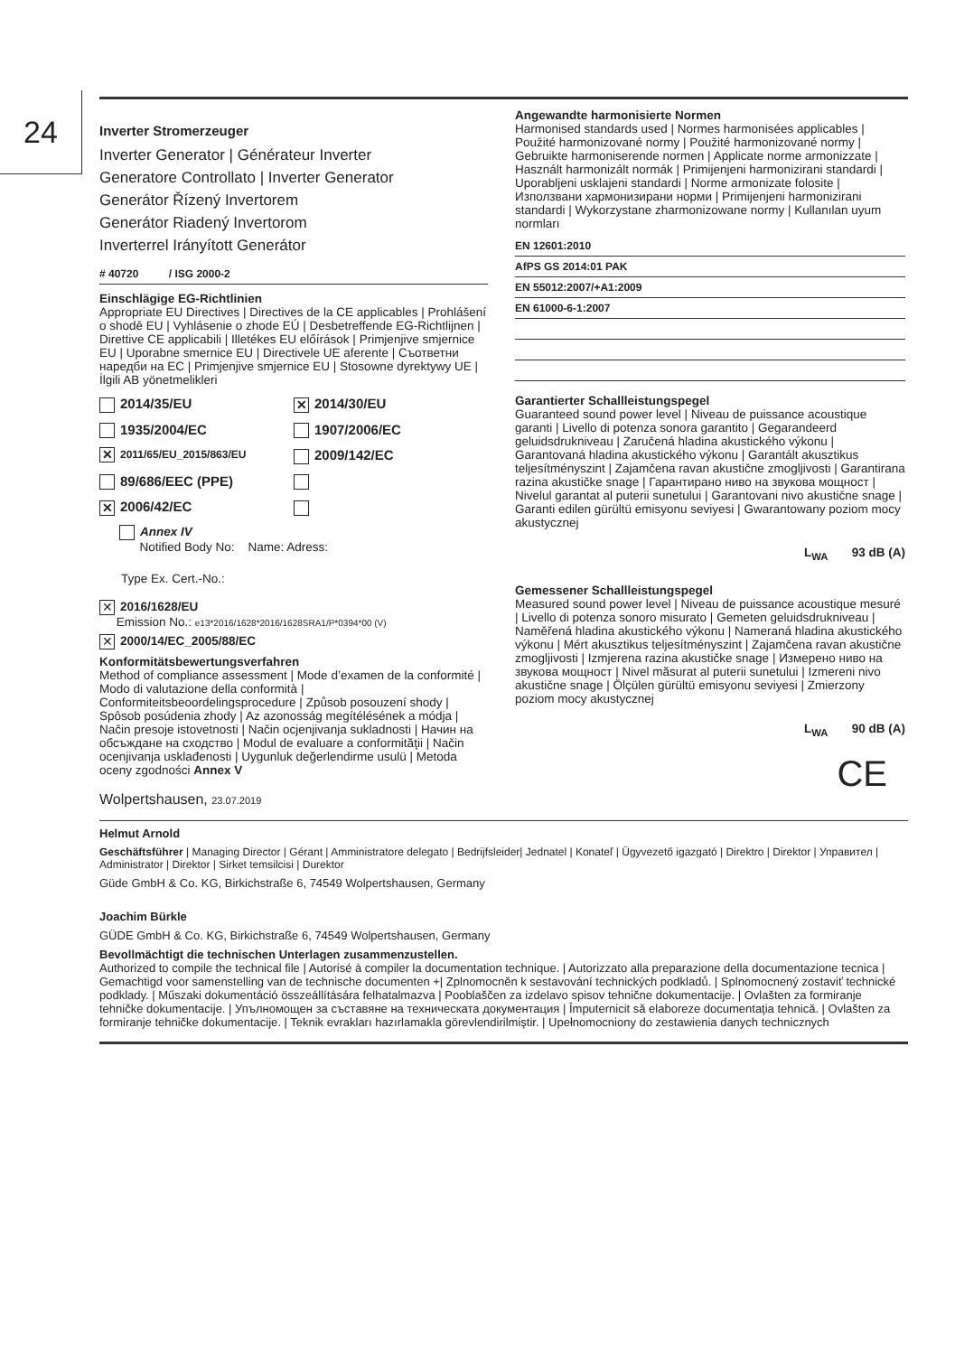24
Inverter Stromerzeuger
Inverter Generator | Générateur Inverter
Generatore Controllato | Inverter Generator
Generátor Řízený Invertorem
Generátor Riadený Invertorom
Inverterrel Irányított Generátor
# 40720 / ISG 2000-2
Einschlägige EG-Richtlinien
Appropriate EU Directives | Directives de la CE applicables | Prohlášení o shodě EU | Vyhlásenie o zhode EÚ | Desbetreffende EG-Richtlijnen | Direttive CE applicabili | Illetékes EU előírások | Primjenjive smjernice EU | Uporabne smernice EU | Directivele UE aferente | Съответни наредби на EC | Primjenjive smjernice EU | Stosowne dyrektywy UE | İlgili AB yönetmelikleri
2014/35/EU
✕ 2014/30/EU
1935/2004/EC 1907/2006/EC
✕ 2011/65/EU_2015/863/EU
2009/142/EC
89/686/EEC (PPE)
✕ 2006/42/EC
Annex IV
Notified Body No: Name: Adress:
Type Ex. Cert.-No.:
✕ 2016/1628/EU
Emission No.: e13*2016/1628*2016/1628SRA1/P*0394*00 (V)
✕ 2000/14/EC_2005/88/EC
Konformitätsbewertungsverfahren
Method of compliance assessment | Mode d’examen de la conformité | Modo di valutazione della conformità | Conformiteitsbeoordelingsprocedure | Způsob posouzení shody | Spôsob posúdenia zhody | Az azonosság megítélésének a módja | Način presoje istovetnosti | Način ocjenjivanja sukladnosti | Начин на обсъждане на сходство | Modul de evaluare a conformităţii | Način ocenjivanja usklađenosti | Uygunluk değerlendirme usulü | Metoda oceny zgodności Annex V
Wolpertshausen, 23.07.2019
Angewandte harmonisierte Normen
Harmonised standards used | Normes harmonisées applicables | Použité harmonizované normy | Použité harmonizované normy | Gebruikte harmoniserende normen | Applicate norme armonizzate | Használt harmonizált normák | Primijenjeni harmonizirani standardi | Uporabljeni usklajeni standardi | Norme armonizate folosite | Използвани хармонизирани норми | Primijenjeni harmonizirani standardi | Wykorzystane zharmonizowane normy | Kullanılan uyum normları
EN 12601:2010
AfPS GS 2014:01 PAK
EN 55012:2007/+A1:2009
EN 61000-6-1:2007
Garantierter Schallleistungspegel
Guaranteed sound power level | Niveau de puissance acoustique garanti | Livello di potenza sonora garantito | Gegarandeerd geluidsdrukniveau | Zaručená hladina akustického výkonu | Garantovaná hladina akustického výkonu | Garantált akusztikus teljesítményszint | Zajamčena ravan akustične zmogljivosti | Garantirana razina akustičke snage | Гарантирано ниво на звукова мощност | Nivelul garantat al puterii sunetului | Garantovani nivo akustične snage | Garanti edilen gürültü emisyonu seviyesi | Gwarantowany poziom mocy akustycznej
L<sub>WA</sub> 93 dB (A)
Gemessener Schallleistungspegel
Measured sound power level | Niveau de puissance acoustique mesuré | Livello di potenza sonoro misurato | Gemeten geluidsdrukniveau | Naměřená hladina akustického výkonu | Nameraná hladina akustického výkonu | Mért akusztikus teljesítményszint | Zajamčena ravan akustične zmogljivosti | Izmjerena razina akustičke snage | Измерено ниво на звукова мощност | Nivel măsurat al puterii sunetului | Izmereni nivo akustične snage | Ölçülen gürültü emisyonu seviyesi | Zmierzony poziom mocy akustycznej
L<sub>WA</sub> 90 dB (A)
CE
Helmut Arnold
Geschäftsführer | Managing Director | Gérant | Amministratore delegato | Bedrijfsleider| Jednatel | Konateľ | Ügyvezető igazgató | Direktro | Direktor | Управител | Administrator | Direktor | Sirket temsilcisi | Durektor
Güde GmbH & Co. KG, Birkichstraße 6, 74549 Wolpertshausen, Germany
Joachim Bürkle
GÜDE GmbH & Co. KG, Birkichstraße 6, 74549 Wolpertshausen, Germany
Bevollmächtigt die technischen Unterlagen zusammenzustellen.
Authorized to compile the technical file | Autorisé à compiler la documentation technique. | Autorizzato alla preparazione della documentazione tecnica | Gemachtigd voor samenstelling van de technische documenten +| Zplnomocněn k sestavování technických podkladů. | Splnomocnený zostaviť technické podklady. | Műszaki dokumentáció összeállítására felhatalmazva | Pooblaščen za izdelavo spisov tehnične dokumentacije. | Ovlašten za formiranje tehničke dokumentacije. | Упълномощен за съставяне на техническата документация | Împuternicit să elaboreze documentaţia tehnică. | Ovlašten za formiranje tehničke dokumentacije. | Teknik evrakları hazırlamakla görevlendirilmiştir. | Upełnomocniony do zestawienia danych technicznych